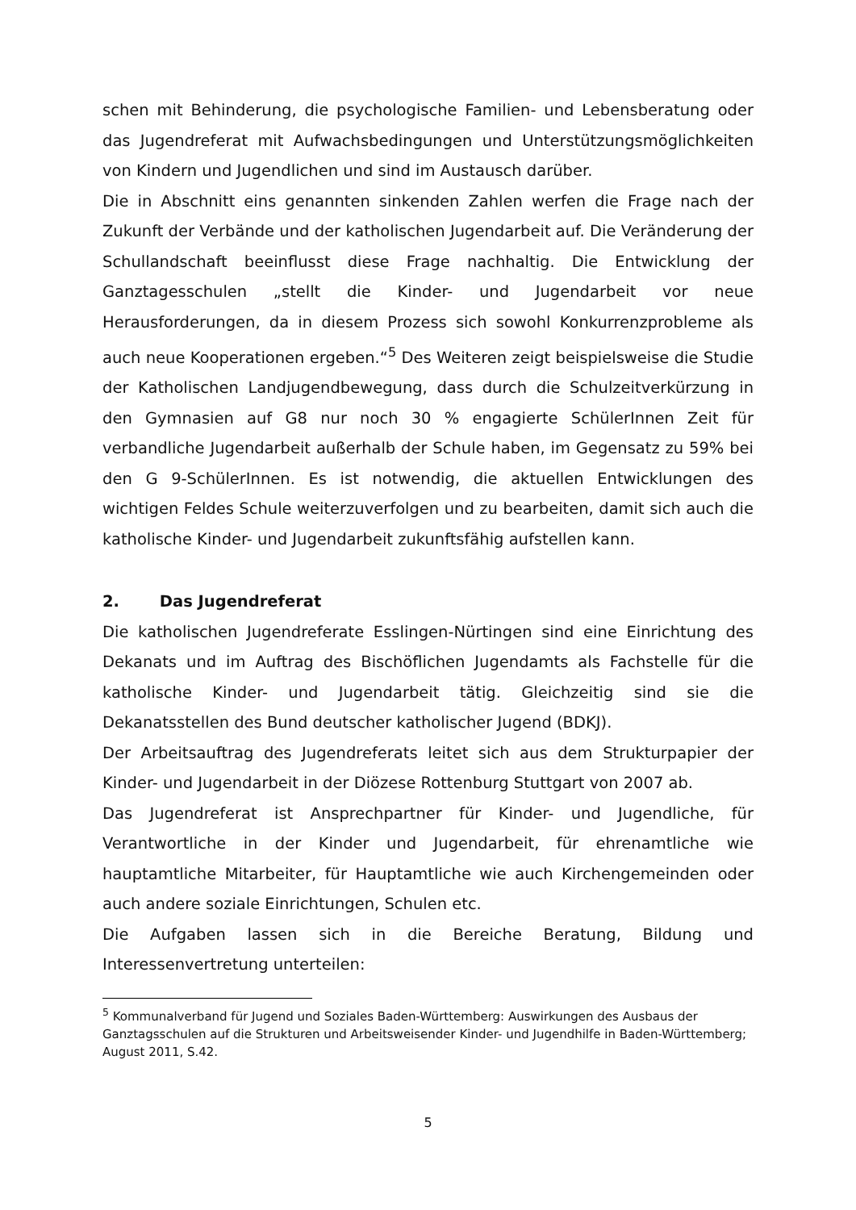schen mit Behinderung, die psychologische Familien- und Lebensberatung oder das Jugendreferat mit Aufwachsbedingungen und Unterstützungsmöglichkeiten von Kindern und Jugendlichen und sind im Austausch darüber.
Die in Abschnitt eins genannten sinkenden Zahlen werfen die Frage nach der Zukunft der Verbände und der katholischen Jugendarbeit auf. Die Veränderung der Schullandschaft beeinflusst diese Frage nachhaltig. Die Entwicklung der Ganztagesschulen „stellt die Kinder- und Jugendarbeit vor neue Herausforderungen, da in diesem Prozess sich sowohl Konkurrenzprobleme als auch neue Kooperationen ergeben.“<sup>5</sup> Des Weiteren zeigt beispielsweise die Studie der Katholischen Landjugendbewegung, dass durch die Schulzeitverkürzung in den Gymnasien auf G8 nur noch 30 % engagierte SchülerInnen Zeit für verbandliche Jugendarbeit außerhalb der Schule haben, im Gegensatz zu 59% bei den G 9-SchülerInnen. Es ist notwendig, die aktuellen Entwicklungen des wichtigen Feldes Schule weiterzuverfolgen und zu bearbeiten, damit sich auch die katholische Kinder- und Jugendarbeit zukunftsfähig aufstellen kann.
2. Das Jugendreferat
Die katholischen Jugendreferate Esslingen-Nürtingen sind eine Einrichtung des Dekanats und im Auftrag des Bischöflichen Jugendamts als Fachstelle für die katholische Kinder- und Jugendarbeit tätig. Gleichzeitig sind sie die Dekanatsstellen des Bund deutscher katholischer Jugend (BDKJ).
Der Arbeitsauftrag des Jugendreferats leitet sich aus dem Strukturpapier der Kinder- und Jugendarbeit in der Diözese Rottenburg Stuttgart von 2007 ab.
Das Jugendreferat ist Ansprechpartner für Kinder- und Jugendliche, für Verantwortliche in der Kinder und Jugendarbeit, für ehrenamtliche wie hauptamtliche Mitarbeiter, für Hauptamtliche wie auch Kirchengemeinden oder auch andere soziale Einrichtungen, Schulen etc.
Die Aufgaben lassen sich in die Bereiche Beratung, Bildung und Interessenvertretung unterteilen:
<sup>5</sup> Kommunalverband für Jugend und Soziales Baden-Württemberg: Auswirkungen des Ausbaus der Ganztagsschulen auf die Strukturen und Arbeitsweisender Kinder- und Jugendhilfe in Baden-Württemberg; August 2011, S.42.
5